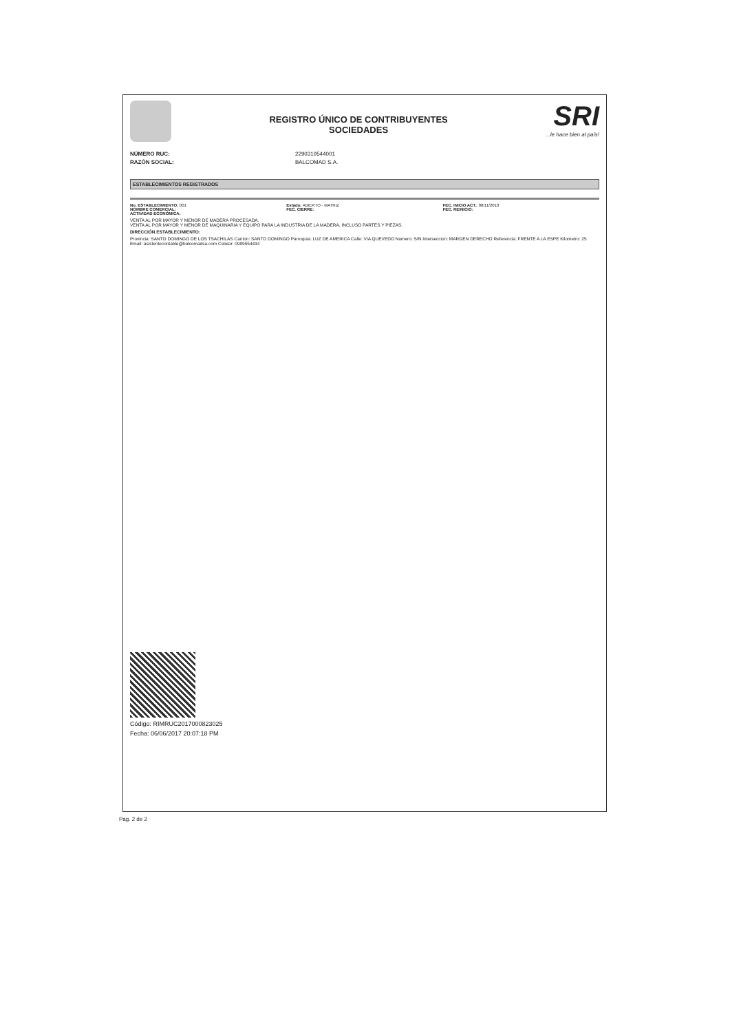REGISTRO ÚNICO DE CONTRIBUYENTES
SOCIEDADES
SRI...le hace bien al país!
NÚMERO RUC: 2290319544001
RAZÓN SOCIAL: BALCOMAD S.A.
ESTABLECIMIENTOS REGISTRADOS
No. ESTABLECIMIENTO: 001
NOMBRE COMERCIAL:
ACTIVIDAD ECONÓMICA:
Estado: ABIERTO - MATRIZ
FEC. CIERRE:
FEC. INICIO ACT.: 08/11/2010
FEC. REINICIO:
VENTA AL POR MAYOR Y MENOR DE MADERA PROCESADA.
VENTA AL POR MAYOR Y MENOR DE MAQUINARIA Y EQUIPO PARA LA INDUSTRIA DE LA MADERA, INCLUSO PARTES Y PIEZAS.
DIRECCIÓN ESTABLECIMIENTO:
Provincia: SANTO DOMINGO DE LOS TSACHILAS Canton: SANTO DOMINGO Parroquia: LUZ DE AMERICA Calle: VIA QUEVEDO Numero: S/N Interseccion: MARGEN DERECHO Referencia: FRENTE A LA ESPE Kilometro: 25 Email: asistentecontable@balcomadsa.com Celular: 0989554434
Código: RIMRUC2017000823025
Fecha: 06/06/2017 20:07:18 PM
Pag. 2 de 2